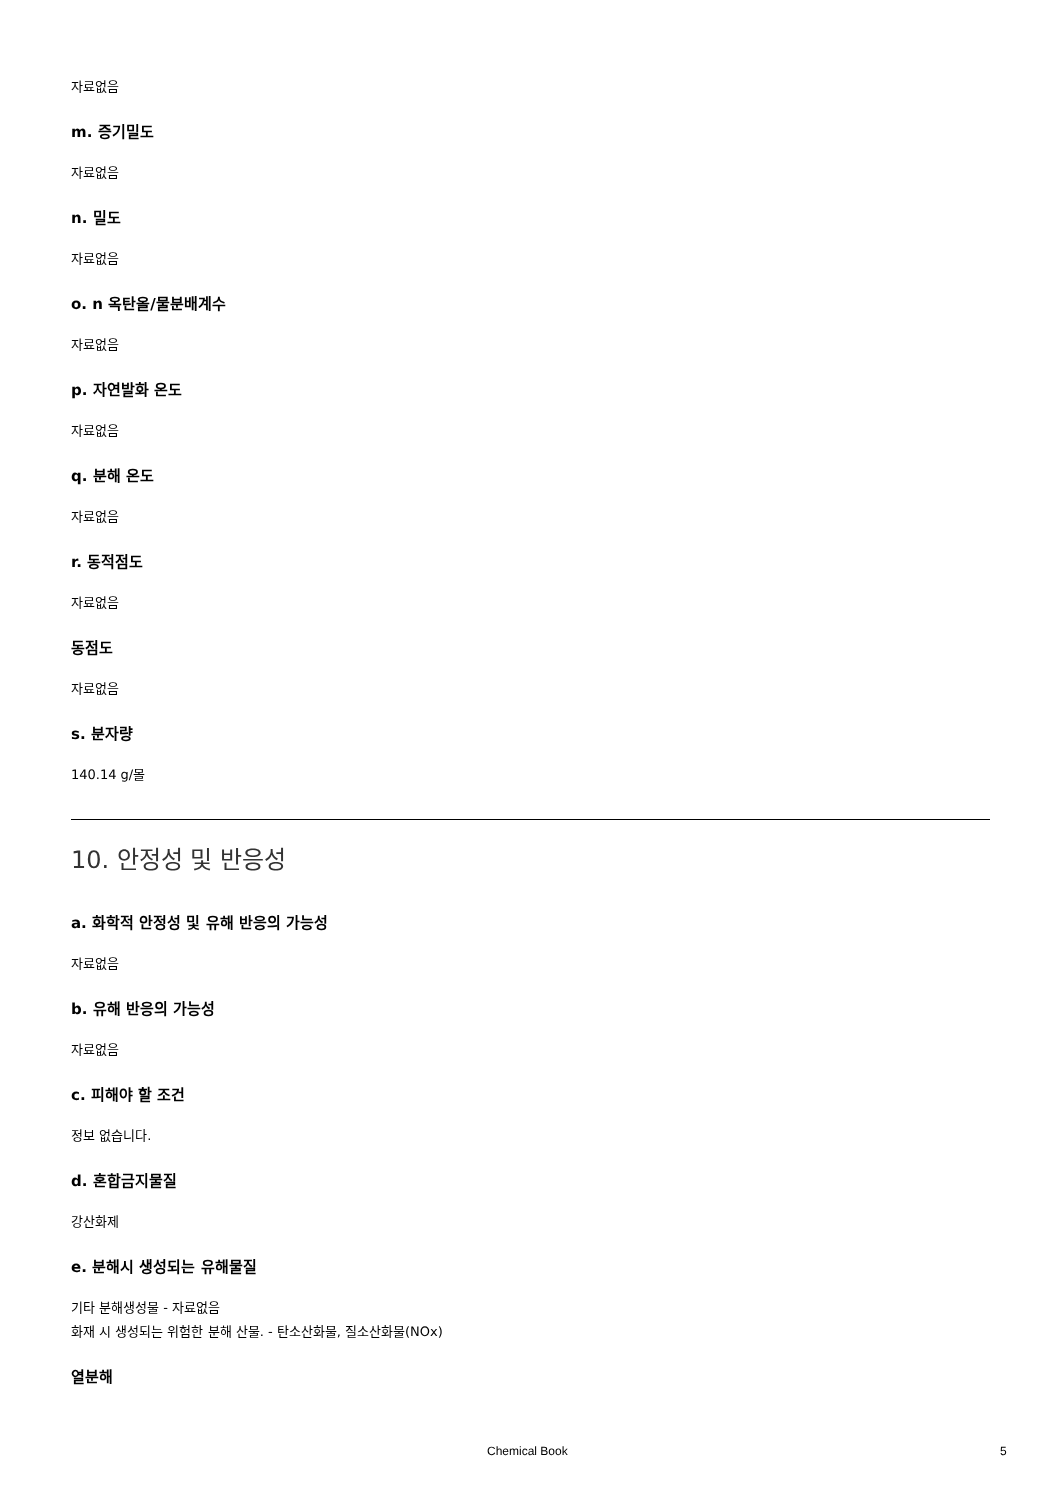자료없음
m. 증기밀도
자료없음
n. 밀도
자료없음
o. n 옥탄올/물분배계수
자료없음
p. 자연발화 온도
자료없음
q. 분해 온도
자료없음
r. 동적점도
자료없음
동점도
자료없음
s. 분자량
140.14 g/몰
10. 안정성 및 반응성
a. 화학적 안정성 및 유해 반응의 가능성
자료없음
b. 유해 반응의 가능성
자료없음
c. 피해야 할 조건
정보 없습니다.
d. 혼합금지물질
강산화제
e. 분해시 생성되는 유해물질
기타 분해생성물 - 자료없음
화재 시 생성되는 위험한 분해 산물. - 탄소산화물, 질소산화물(NOx)
열분해
Chemical Book 5